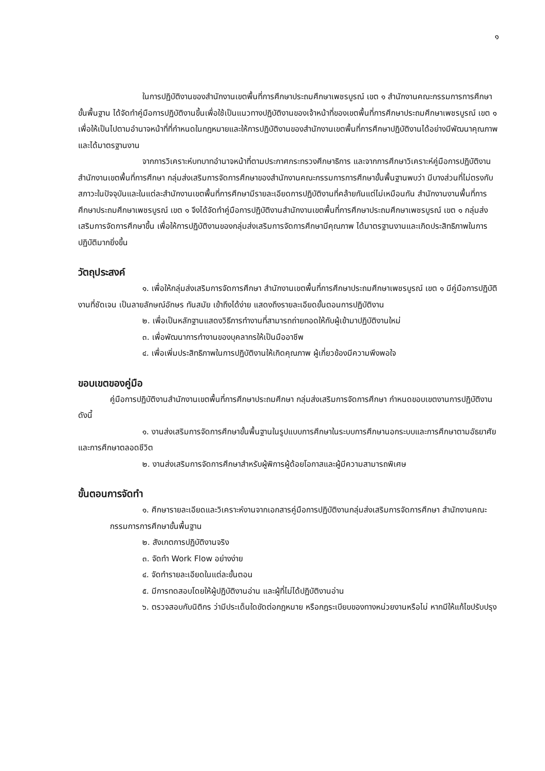๑
ในการปฏิบัติงานของสำนักงานเขตพื้นที่การศึกษาประถมศึกษาเพชรบูรณ์ เขต ๑ สำนักงานคณะกรรมการการศึกษาขั้นพื้นฐาน ได้จัดทำคู่มือการปฏิบัติงานขึ้นเพื่อใช้เป็นแนวทางปฏิบัติงานของเจ้าหน้าที่ของเขตพื้นที่การศึกษาประถมศึกษาเพชรบูรณ์ เขต ๑ เพื่อให้เป็นไปตามอำนาจหน้าที่ที่กำหนดในกฎหมายและให้การปฏิบัติงานของสำนักงานเขตพื้นที่การศึกษาปฏิบัติงานได้อย่างมีพัฒนาคุณภาพและได้มาตรฐานงาน
จากการวิเคราะห์บทบาทอำนาจหน้าที่ตามประกาศกระทรวงศึกษาธิการ และจากการศึกษาวิเคราะห์คู่มือการปฏิบัติงานสำนักงานเขตพื้นที่การศึกษา กลุ่มส่งเสริมการจัดการศึกษาของสำนักงานคณะกรรมการการศึกษาขั้นพื้นฐานพบว่า มีบางส่วนที่ไม่ตรงกับสภาวะในปัจจุบันและในแต่ละสำนักงานเขตพื้นที่การศึกษามีรายละเอียดการปฏิบัติงานที่คล้ายกันแต่ไม่เหมือนกัน สำนักงานงานพื้นที่การศึกษาประถมศึกษาเพชรบูรณ์ เขต ๑ จึงได้จัดทำคู่มือการปฏิบัติงานสำนักงานเขตพื้นที่การศึกษาประถมศึกษาเพชรบูรณ์ เขต ๑ กลุ่มส่งเสริมการจัดการศึกษาขึ้น เพื่อให้การปฏิบัติงานของกลุ่มส่งเสริมการจัดการศึกษามีคุณภาพ ได้มาตรฐานงานและเกิดประสิทธิภาพในการปฏิบัติมากยิ่งขึ้น
วัตถุประสงค์
๑. เพื่อให้กลุ่มส่งเสริมการจัดการศึกษา สำนักงานเขตพื้นที่การศึกษาประถมศึกษาเพชรบูรณ์ เขต ๑ มีคู่มือการปฏิบัติงานที่ชัดเจน เป็นลายลักษณ์อักษร ทันสมัย เข้าถึงได้ง่าย แสดงถึงรายละเอียดขั้นตอนการปฏิบัติงาน
๒. เพื่อเป็นหลักฐานแสดงวิธีการทำงานที่สามารถถ่ายทอดให้กับผู้เข้ามาปฏิบัติงานใหม่
๓. เพื่อพัฒนาการทำงานของบุคลากรให้เป็นมืออาชีพ
๔. เพื่อเพิ่มประสิทธิภาพในการปฏิบัติงานให้เกิดคุณภาพ ผู้เกี่ยวข้องมีความพึงพอใจ
ขอบเขตของคู่มือ
คู่มือการปฏิบัติงานสำนักงานเขตพื้นที่การศึกษาประถมศึกษา กลุ่มส่งเสริมการจัดการศึกษา กำหนดขอบเขตงานการปฏิบัติงาน ดังนี้
๑. งานส่งเสริมการจัดการศึกษาขั้นพื้นฐานในรูปแบบการศึกษาในระบบการศึกษานอกระบบและการศึกษาตามอัธยาศัย และการศึกษาตลอดชีวิต
๒. งานส่งเสริมการจัดการศึกษาสำหรับผู้พิการผู้ด้อยโอกาสและผู้มีความสามารถพิเศษ
ขั้นตอนการจัดทำ
๑. ศึกษารายละเอียดและวิเคราะห์งานจากเอกสารคู่มือการปฏิบัติงานกลุ่มส่งเสริมการจัดการศึกษา สำนักงานคณะกรรมการการศึกษาขั้นพื้นฐาน
๒. สังเกตการปฏิบัติงานจริง
๓. จัดทำ Work Flow อย่างง่าย
๔. จัดทำรายละเอียดในแต่ละขั้นตอน
๕. มีการทดสอบโดยให้ผู้ปฏิบัติงานอ่าน และผู้ที่ไม่ได้ปฏิบัติงานอ่าน
๖. ตรวจสอบกับนิติกร ว่ามีประเด็นใดขัดต่อกฎหมาย หรือกฎระเบียบของทางหน่วยงานหรือไม่ หากมีให้แก้ไขปรับปรุง